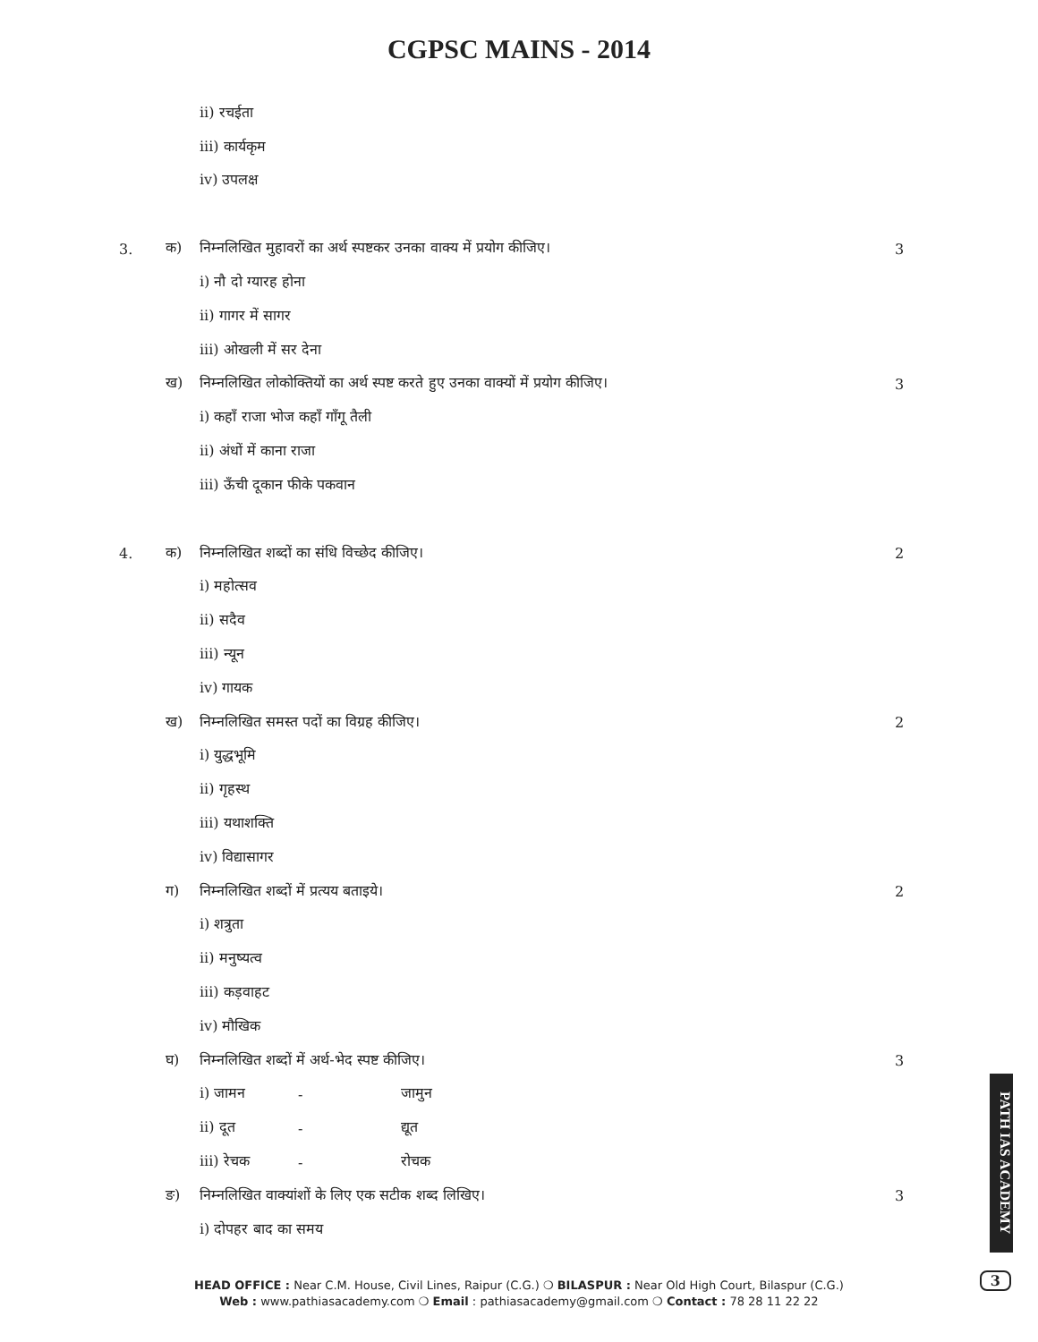CGPSC MAINS - 2014
ii) रचईता
iii) कार्यकृम
iv) उपलक्ष
3. क) निम्नलिखित मुहावरों का अर्थ स्पष्टकर उनका वाक्य में प्रयोग कीजिए। 3
i) नौ दो ग्यारह होना
ii) गागर में सागर
iii) ओखली में सर देना
ख) निम्नलिखित लोकोक्तियों का अर्थ स्पष्ट करते हुए उनका वाक्यों में प्रयोग कीजिए। 3
i) कहाँ राजा भोज कहाँ गाँगू तैली
ii) अंधों में काना राजा
iii) ऊँची दूकान फीके पकवान
4. क) निम्नलिखित शब्दों का संधि विच्छेद कीजिए। 2
i) महोत्सव
ii) सदैव
iii) न्यून
iv) गायक
ख) निम्नलिखित समस्त पदों का विग्रह कीजिए। 2
i) युद्धभूमि
ii) गृहस्थ
iii) यथाशक्ति
iv) विद्यासागर
ग) निम्नलिखित शब्दों में प्रत्यय बताइये। 2
i) शत्रुता
ii) मनुष्यत्व
iii) कड़वाहट
iv) मौखिक
घ) निम्नलिखित शब्दों में अर्थ-भेद स्पष्ट कीजिए। 3
i) जामन - जामुन
ii) दूत - द्यूत
iii) रेचक - रोचक
ङ) निम्नलिखित वाक्यांशों के लिए एक सटीक शब्द लिखिए। 3
i) दोपहर बाद का समय
PATH IAS ACADEMY
HEAD OFFICE : Near C.M. House, Civil Lines, Raipur (C.G.) ❍ BILASPUR : Near Old High Court, Bilaspur (C.G.)
Web : www.pathiasacademy.com ❍ Email : pathiasacademy@gmail.com ❍ Contact : 78 28 11 22 22
3